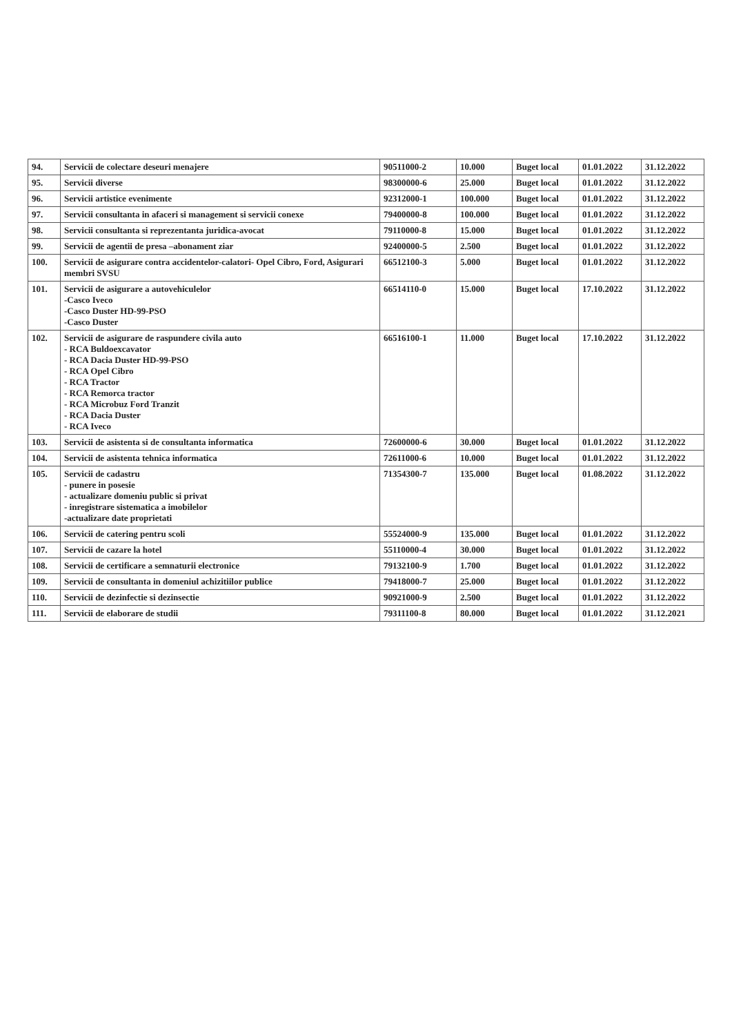| 94. | Servicii de colectare deseuri menajere | 90511000-2 | 10.000 | Buget local | 01.01.2022 | 31.12.2022 |
| 95. | Servicii diverse | 98300000-6 | 25.000 | Buget local | 01.01.2022 | 31.12.2022 |
| 96. | Servicii artistice evenimente | 92312000-1 | 100.000 | Buget local | 01.01.2022 | 31.12.2022 |
| 97. | Servicii consultanta in afaceri si management si servicii conexe | 79400000-8 | 100.000 | Buget local | 01.01.2022 | 31.12.2022 |
| 98. | Servicii consultanta si reprezentanta juridica-avocat | 79110000-8 | 15.000 | Buget local | 01.01.2022 | 31.12.2022 |
| 99. | Servicii de agentii de presa –abonament ziar | 92400000-5 | 2.500 | Buget local | 01.01.2022 | 31.12.2022 |
| 100. | Servicii de asigurare contra accidentelor-calatori- Opel Cibro, Ford, Asigurari membri SVSU | 66512100-3 | 5.000 | Buget local | 01.01.2022 | 31.12.2022 |
| 101. | Servicii de asigurare a autovehiculelor -Casco Iveco -Casco Duster HD-99-PSO -Casco Duster | 66514110-0 | 15.000 | Buget local | 17.10.2022 | 31.12.2022 |
| 102. | Servicii de asigurare de raspundere civila auto - RCA Buldoexcavator - RCA Dacia Duster HD-99-PSO - RCA Opel Cibro - RCA Tractor - RCA Remorca tractor - RCA Microbuz Ford Tranzit - RCA Dacia Duster - RCA Iveco | 66516100-1 | 11.000 | Buget local | 17.10.2022 | 31.12.2022 |
| 103. | Servicii de asistenta si de consultanta informatica | 72600000-6 | 30.000 | Buget local | 01.01.2022 | 31.12.2022 |
| 104. | Servicii de asistenta tehnica informatica | 72611000-6 | 10.000 | Buget local | 01.01.2022 | 31.12.2022 |
| 105. | Servicii de cadastru - punere in posesie - actualizare domeniu public si privat - inregistrare sistematica a imobilelor -actualizare date proprietati | 71354300-7 | 135.000 | Buget local | 01.08.2022 | 31.12.2022 |
| 106. | Servicii de catering pentru scoli | 55524000-9 | 135.000 | Buget local | 01.01.2022 | 31.12.2022 |
| 107. | Servicii de cazare la hotel | 55110000-4 | 30.000 | Buget local | 01.01.2022 | 31.12.2022 |
| 108. | Servicii de certificare a semnaturii electronice | 79132100-9 | 1.700 | Buget local | 01.01.2022 | 31.12.2022 |
| 109. | Servicii de consultanta in domeniul achizitiilor publice | 79418000-7 | 25.000 | Buget local | 01.01.2022 | 31.12.2022 |
| 110. | Servicii de dezinfectie si dezinsectie | 90921000-9 | 2.500 | Buget local | 01.01.2022 | 31.12.2022 |
| 111. | Servicii de elaborare de studii | 79311100-8 | 80.000 | Buget local | 01.01.2022 | 31.12.2021 |